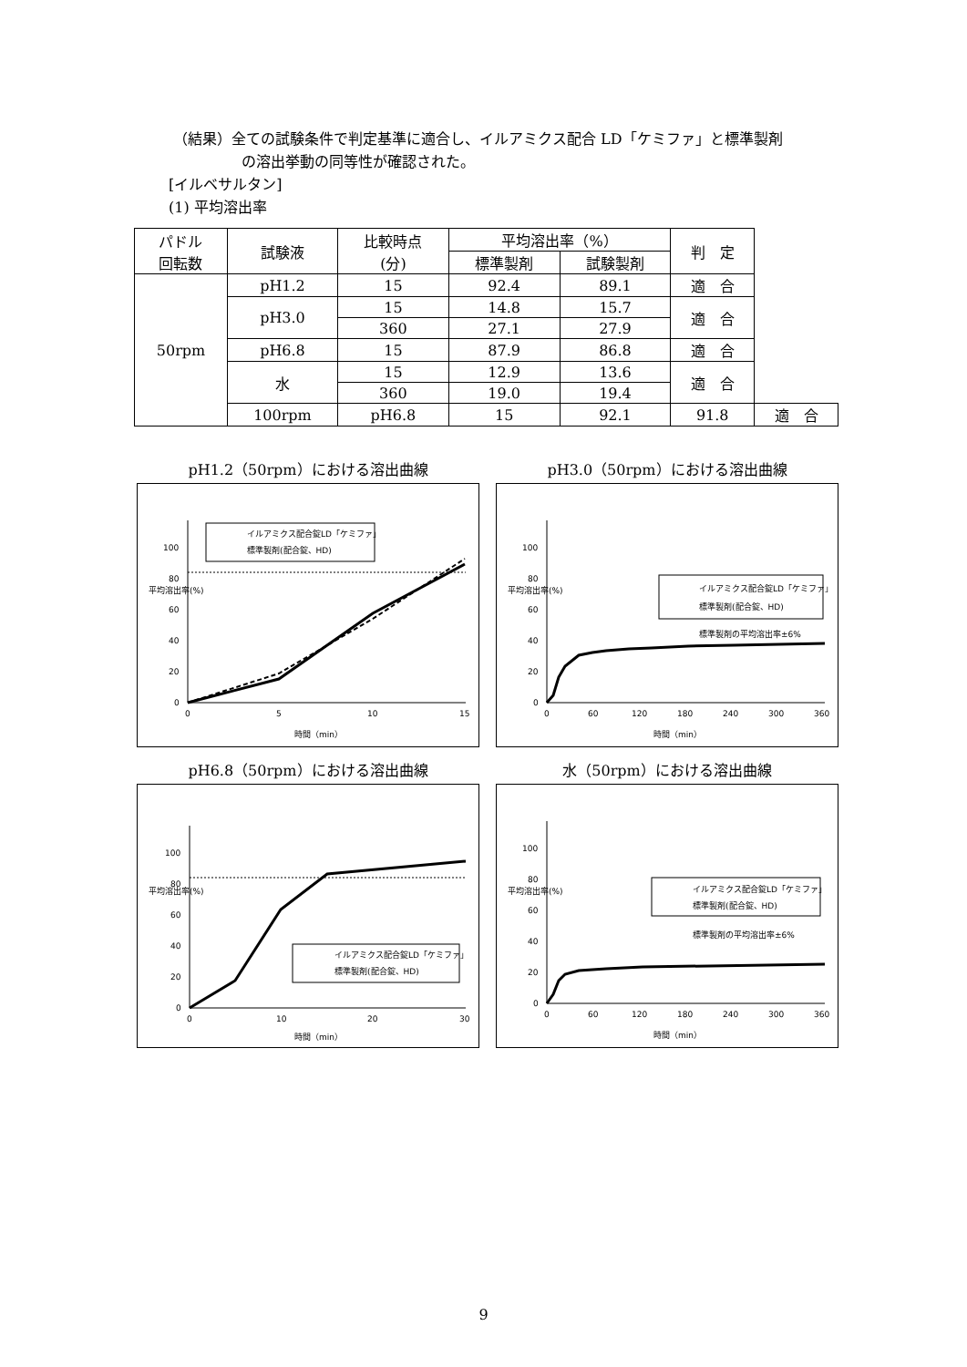（結果）全ての試験条件で判定基準に適合し、イルアミクス配合 LD「ケミファ」と標準製剤
の溶出挙動の同等性が確認された。
[イルベサルタン]
(1) 平均溶出率
| パドル 回転数 | 試験液 | 比較時点 (分) | 平均溶出率（%） | | 判 定 | |
| --- | --- | --- | --- | --- | --- | --- |
| | | | 標準製剤 | 試験製剤 | | |
| 50rpm | pH1.2 | 15 | 92.4 | 89.1 | 適 合 | |
| | pH3.0 | 15 | 14.8 | 15.7 | 適 合 | |
| | | 360 | 27.1 | 27.9 | | |
| | pH6.8 | 15 | 87.9 | 86.8 | 適 合 | |
| | 水 | 15 | 12.9 | 13.6 | 適 合 | |
| | | 360 | 19.0 | 19.4 | | |
| | 100rpm | pH6.8 | 15 | 92.1 | 91.8 | 適 合 |
pH1.2（50rpm）における溶出曲線
イルアミクス配合錠LD「ケミファ」
標準製剤(配合錠、HD)
100
80
60
40
20
0
0
5
10
15
平均溶出率(%)
時間（min）
pH3.0（50rpm）における溶出曲線
イルアミクス配合錠LD「ケミファ」
標準製剤(配合錠、HD)
標準製剤の平均溶出率±6%
100
80
60
40
20
0
0
60
120
180
240
300
360
平均溶出率(%)
時間（min）
pH6.8（50rpm）における溶出曲線
イルアミクス配合錠LD「ケミファ」
標準製剤(配合錠、HD)
100
80
60
40
20
0
0
10
20
30
平均溶出率(%)
時間（min）
水（50rpm）における溶出曲線
イルアミクス配合錠LD「ケミファ」
標準製剤(配合錠、HD)
標準製剤の平均溶出率±6%
100
80
60
40
20
0
0
60
120
180
240
300
360
平均溶出率(%)
時間（min）
9